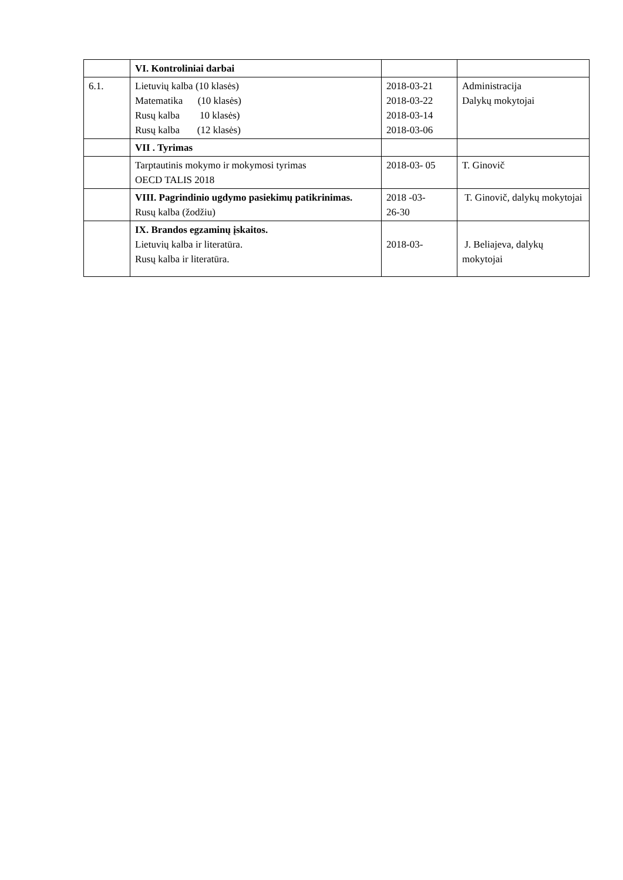| | VI. Kontroliniai darbai | | |
| 6.1. | Lietuvių kalba (10 klasės) Matematika (10 klasės) Rusų kalba 10 klasės) Rusų kalba (12 klasės) | 2018-03-21 2018-03-22 2018-03-14 2018-03-06 | Administracija Dalykų mokytojai |
| | VII . Tyrimas | | |
| | Tarptautinis mokymo ir mokymosi tyrimas OECD TALIS 2018 | 2018-03- 05 | T. Ginovič |
| | VIII. Pagrindinio ugdymo pasiekimų patikrinimas. Rusų kalba (žodžiu) | 2018 -03- 26-30 | T. Ginovič, dalykų mokytojai |
| | IX. Brandos egzaminų įskaitos. Lietuvių kalba ir literatūra. Rusų kalba ir literatūra. | 2018-03- | J. Beliajeva, dalykų mokytojai |